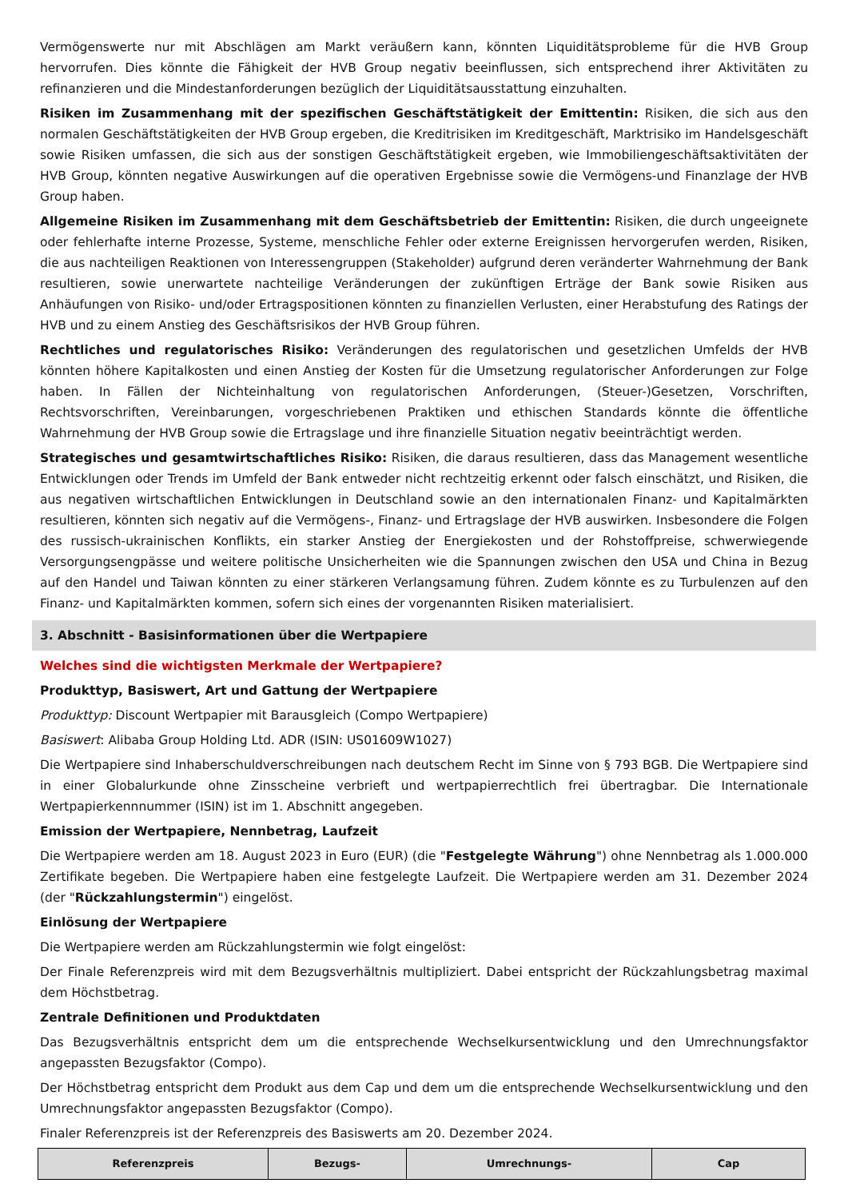Vermögenswerte nur mit Abschlägen am Markt veräußern kann, könnten Liquiditätsprobleme für die HVB Group hervorrufen. Dies könnte die Fähigkeit der HVB Group negativ beeinflussen, sich entsprechend ihrer Aktivitäten zu refinanzieren und die Mindestanforderungen bezüglich der Liquiditätsausstattung einzuhalten.
Risiken im Zusammenhang mit der spezifischen Geschäftstätigkeit der Emittentin: Risiken, die sich aus den normalen Geschäftstätigkeiten der HVB Group ergeben, die Kreditrisiken im Kreditgeschäft, Marktrisiko im Handelsgeschäft sowie Risiken umfassen, die sich aus der sonstigen Geschäftstätigkeit ergeben, wie Immobiliengeschäftsaktivitäten der HVB Group, könnten negative Auswirkungen auf die operativen Ergebnisse sowie die Vermögens-und Finanzlage der HVB Group haben.
Allgemeine Risiken im Zusammenhang mit dem Geschäftsbetrieb der Emittentin: Risiken, die durch ungeeignete oder fehlerhafte interne Prozesse, Systeme, menschliche Fehler oder externe Ereignissen hervorgerufen werden, Risiken, die aus nachteiligen Reaktionen von Interessengruppen (Stakeholder) aufgrund deren veränderter Wahrnehmung der Bank resultieren, sowie unerwartete nachteilige Veränderungen der zukünftigen Erträge der Bank sowie Risiken aus Anhäufungen von Risiko- und/oder Ertragspositionen könnten zu finanziellen Verlusten, einer Herabstufung des Ratings der HVB und zu einem Anstieg des Geschäftsrisikos der HVB Group führen.
Rechtliches und regulatorisches Risiko: Veränderungen des regulatorischen und gesetzlichen Umfelds der HVB könnten höhere Kapitalkosten und einen Anstieg der Kosten für die Umsetzung regulatorischer Anforderungen zur Folge haben. In Fällen der Nichteinhaltung von regulatorischen Anforderungen, (Steuer-)Gesetzen, Vorschriften, Rechtsvorschriften, Vereinbarungen, vorgeschriebenen Praktiken und ethischen Standards könnte die öffentliche Wahrnehmung der HVB Group sowie die Ertragslage und ihre finanzielle Situation negativ beeinträchtigt werden.
Strategisches und gesamtwirtschaftliches Risiko: Risiken, die daraus resultieren, dass das Management wesentliche Entwicklungen oder Trends im Umfeld der Bank entweder nicht rechtzeitig erkennt oder falsch einschätzt, und Risiken, die aus negativen wirtschaftlichen Entwicklungen in Deutschland sowie an den internationalen Finanz- und Kapitalmärkten resultieren, könnten sich negativ auf die Vermögens-, Finanz- und Ertragslage der HVB auswirken. Insbesondere die Folgen des russisch-ukrainischen Konflikts, ein starker Anstieg der Energiekosten und der Rohstoffpreise, schwerwiegende Versorgungsengpässe und weitere politische Unsicherheiten wie die Spannungen zwischen den USA und China in Bezug auf den Handel und Taiwan könnten zu einer stärkeren Verlangsamung führen. Zudem könnte es zu Turbulenzen auf den Finanz- und Kapitalmärkten kommen, sofern sich eines der vorgenannten Risiken materialisiert.
3. Abschnitt - Basisinformationen über die Wertpapiere
Welches sind die wichtigsten Merkmale der Wertpapiere?
Produkttyp, Basiswert, Art und Gattung der Wertpapiere
Produkttyp: Discount Wertpapier mit Barausgleich (Compo Wertpapiere)
Basiswert: Alibaba Group Holding Ltd. ADR (ISIN: US01609W1027)
Die Wertpapiere sind Inhaberschuldverschreibungen nach deutschem Recht im Sinne von § 793 BGB. Die Wertpapiere sind in einer Globalurkunde ohne Zinsscheine verbrieft und wertpapierrechtlich frei übertragbar. Die Internationale Wertpapierkennnummer (ISIN) ist im 1. Abschnitt angegeben.
Emission der Wertpapiere, Nennbetrag, Laufzeit
Die Wertpapiere werden am 18. August 2023 in Euro (EUR) (die "Festgelegte Währung") ohne Nennbetrag als 1.000.000 Zertifikate begeben. Die Wertpapiere haben eine festgelegte Laufzeit. Die Wertpapiere werden am 31. Dezember 2024 (der "Rückzahlungstermin") eingelöst.
Einlösung der Wertpapiere
Die Wertpapiere werden am Rückzahlungstermin wie folgt eingelöst:
Der Finale Referenzpreis wird mit dem Bezugsverhältnis multipliziert. Dabei entspricht der Rückzahlungsbetrag maximal dem Höchstbetrag.
Zentrale Definitionen und Produktdaten
Das Bezugsverhältnis entspricht dem um die entsprechende Wechselkursentwicklung und den Umrechnungsfaktor angepassten Bezugsfaktor (Compo).
Der Höchstbetrag entspricht dem Produkt aus dem Cap und dem um die entsprechende Wechselkursentwicklung und den Umrechnungsfaktor angepassten Bezugsfaktor (Compo).
Finaler Referenzpreis ist der Referenzpreis des Basiswerts am 20. Dezember 2024.
| Referenzpreis | Bezugs- | Umrechnungs- | Cap |
| --- | --- | --- | --- |